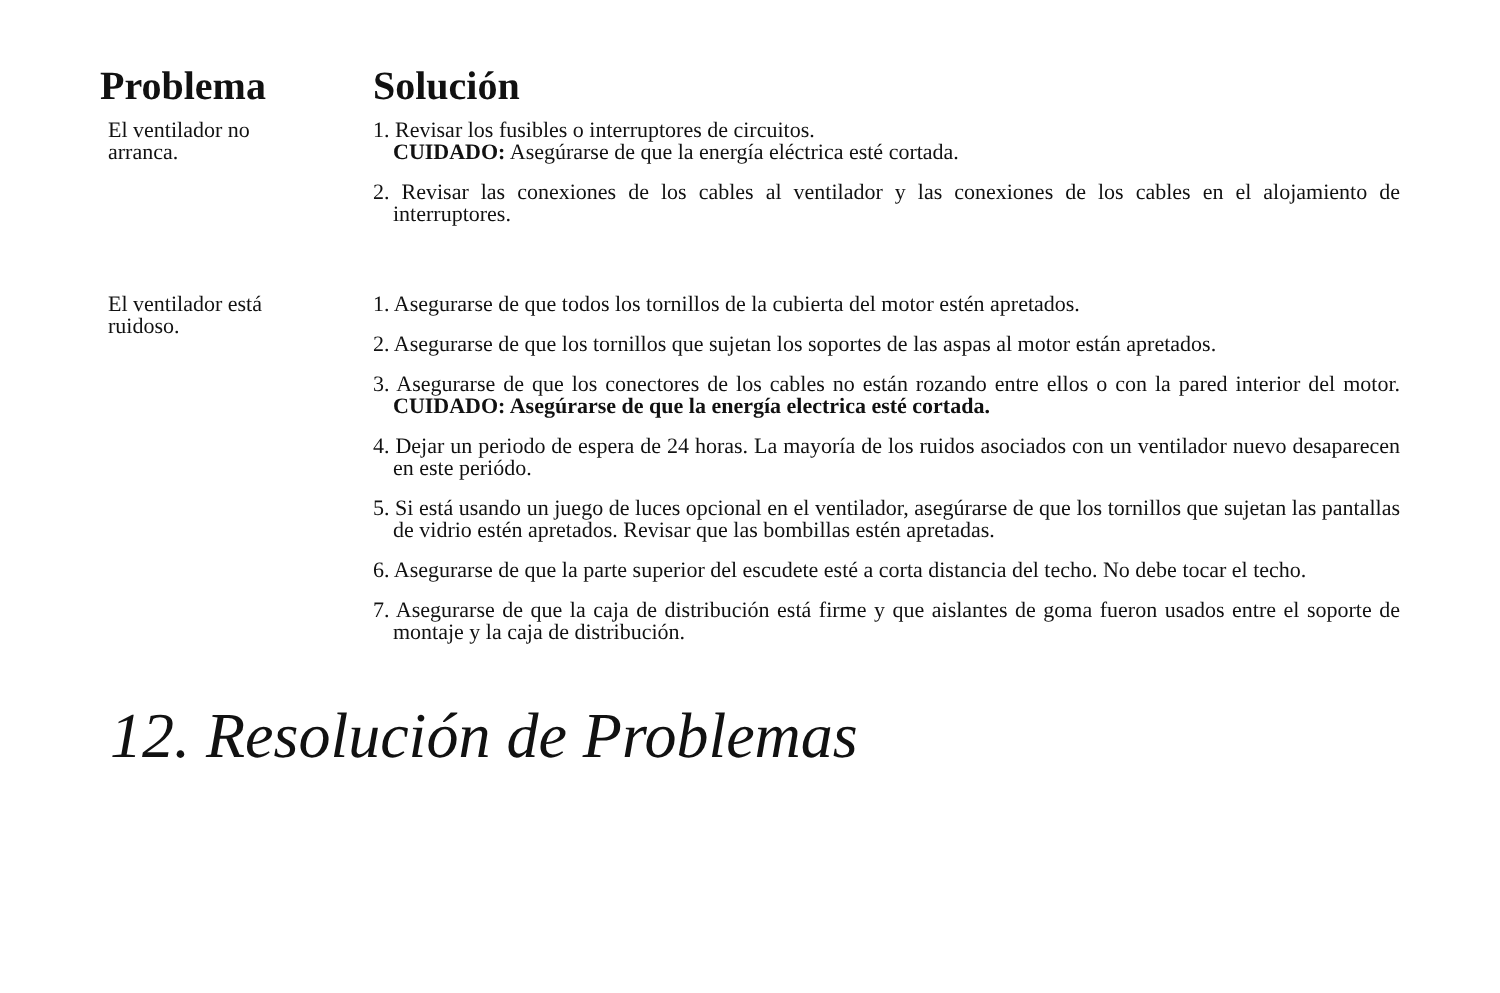| Problema | Solución |
| --- | --- |
| El ventilador no arranca. | 1. Revisar los fusibles o interruptores de circuitos. CUIDADO: Asegúrarse de que la energía eléctrica esté cortada. 2. Revisar las conexiones de los cables al ventilador y las conexiones de los cables en el alojamiento de interruptores. |
| El ventilador está ruidoso. | 1. Asegurarse de que todos los tornillos de la cubierta del motor estén apretados. 2. Asegurarse de que los tornillos que sujetan los soportes de las aspas al motor están apretados. 3. Asegurarse de que los conectores de los cables no están rozando entre ellos o con la pared interior del motor. CUIDADO: Asegúrarse de que la energía electrica esté cortada. 4. Dejar un periodo de espera de 24 horas. La mayoría de los ruidos asociados con un ventilador nuevo desaparecen en este periódo. 5. Si está usando un juego de luces opcional en el ventilador, asegúrarse de que los tornillos que sujetan las pantallas de vidrio estén apretados. Revisar que las bombillas estén apretadas. 6. Asegurarse de que la parte superior del escudete esté a corta distancia del techo. No debe tocar el techo. 7. Asegurarse de que la caja de distribución está firme y que aislantes de goma fueron usados entre el soporte de montaje y la caja de distribución. |
12. Resolución de Problemas